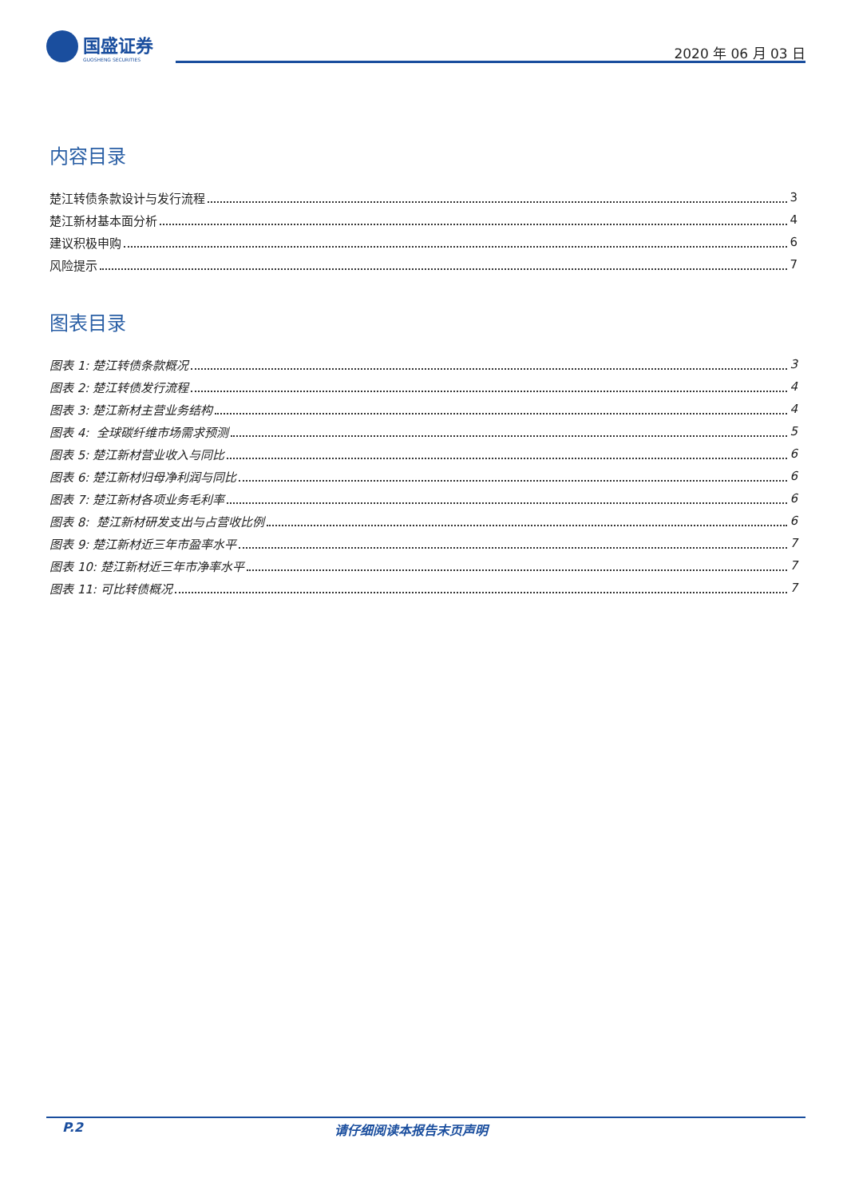国盛证券
GUOSHENG SECURITIES
2020 年 06 月 03 日
内容目录
楚江转债条款设计与发行流程 3
楚江新材基本面分析 4
建议积极申购 6
风险提示 7
图表目录
图表 1: 楚江转债条款概况 3
图表 2: 楚江转债发行流程 4
图表 3: 楚江新材主营业务结构 4
图表 4: 全球碳纤维市场需求预测 5
图表 5: 楚江新材营业收入与同比 6
图表 6: 楚江新材归母净利润与同比 6
图表 7: 楚江新材各项业务毛利率 6
图表 8: 楚江新材研发支出与占营收比例 6
图表 9: 楚江新材近三年市盈率水平 7
图表 10: 楚江新材近三年市净率水平 7
图表 11: 可比转债概况 7
P.2 请仔细阅读本报告末页声明